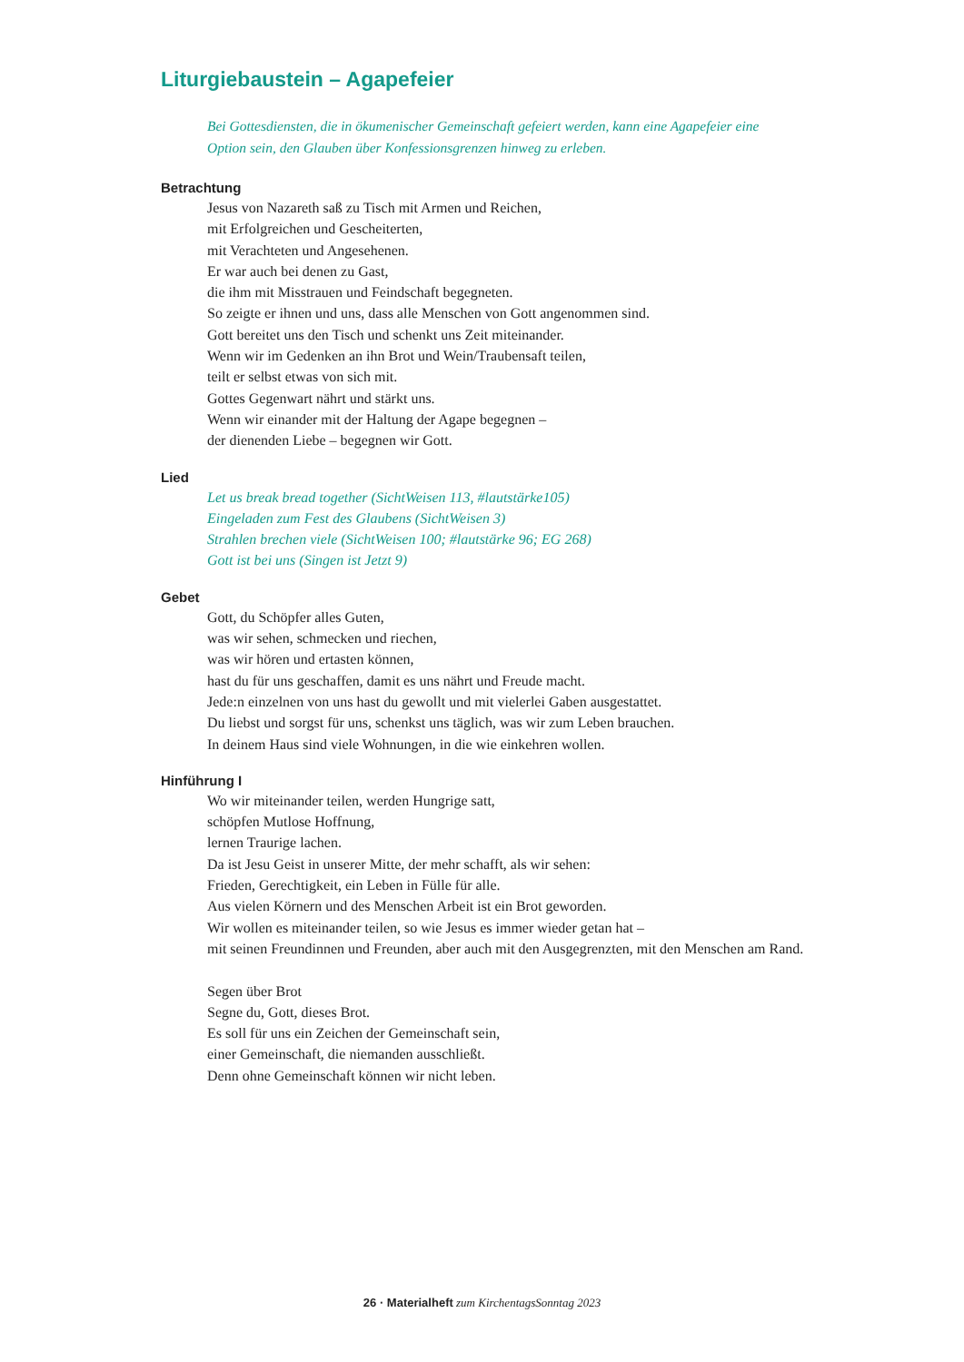Liturgiebaustein – Agapefeier
Bei Gottesdiensten, die in ökumenischer Gemeinschaft gefeiert werden, kann eine Agapefeier eine
Option sein, den Glauben über Konfessionsgrenzen hinweg zu erleben.
Betrachtung
Jesus von Nazareth saß zu Tisch mit Armen und Reichen,
mit Erfolgreichen und Gescheiterten,
mit Verachteten und Angesehenen.
Er war auch bei denen zu Gast,
die ihm mit Misstrauen und Feindschaft begegneten.
So zeigte er ihnen und uns, dass alle Menschen von Gott angenommen sind.
Gott bereitet uns den Tisch und schenkt uns Zeit miteinander.
Wenn wir im Gedenken an ihn Brot und Wein/Traubensaft teilen,
teilt er selbst etwas von sich mit.
Gottes Gegenwart nährt und stärkt uns.
Wenn wir einander mit der Haltung der Agape begegnen –
der dienenden Liebe – begegnen wir Gott.
Lied
Let us break bread together (SichtWeisen 113, #lautstärke105)
Eingeladen zum Fest des Glaubens (SichtWeisen 3)
Strahlen brechen viele (SichtWeisen 100; #lautstärke 96; EG 268)
Gott ist bei uns (Singen ist Jetzt 9)
Gebet
Gott, du Schöpfer alles Guten,
was wir sehen, schmecken und riechen,
was wir hören und ertasten können,
hast du für uns geschaffen, damit es uns nährt und Freude macht.
Jede:n einzelnen von uns hast du gewollt und mit vielerlei Gaben ausgestattet.
Du liebst und sorgst für uns, schenkst uns täglich, was wir zum Leben brauchen.
In deinem Haus sind viele Wohnungen, in die wie einkehren wollen.
Hinführung I
Wo wir miteinander teilen, werden Hungrige satt,
schöpfen Mutlose Hoffnung,
lernen Traurige lachen.
Da ist Jesu Geist in unserer Mitte, der mehr schafft, als wir sehen:
Frieden, Gerechtigkeit, ein Leben in Fülle für alle.
Aus vielen Körnern und des Menschen Arbeit ist ein Brot geworden.
Wir wollen es miteinander teilen, so wie Jesus es immer wieder getan hat –
mit seinen Freundinnen und Freunden, aber auch mit den Ausgegrenzten, mit den Menschen am Rand.
Segen über Brot
Segne du, Gott, dieses Brot.
Es soll für uns ein Zeichen der Gemeinschaft sein,
einer Gemeinschaft, die niemanden ausschließt.
Denn ohne Gemeinschaft können wir nicht leben.
26 · Materialheft zum KirchentagsSonntag 2023